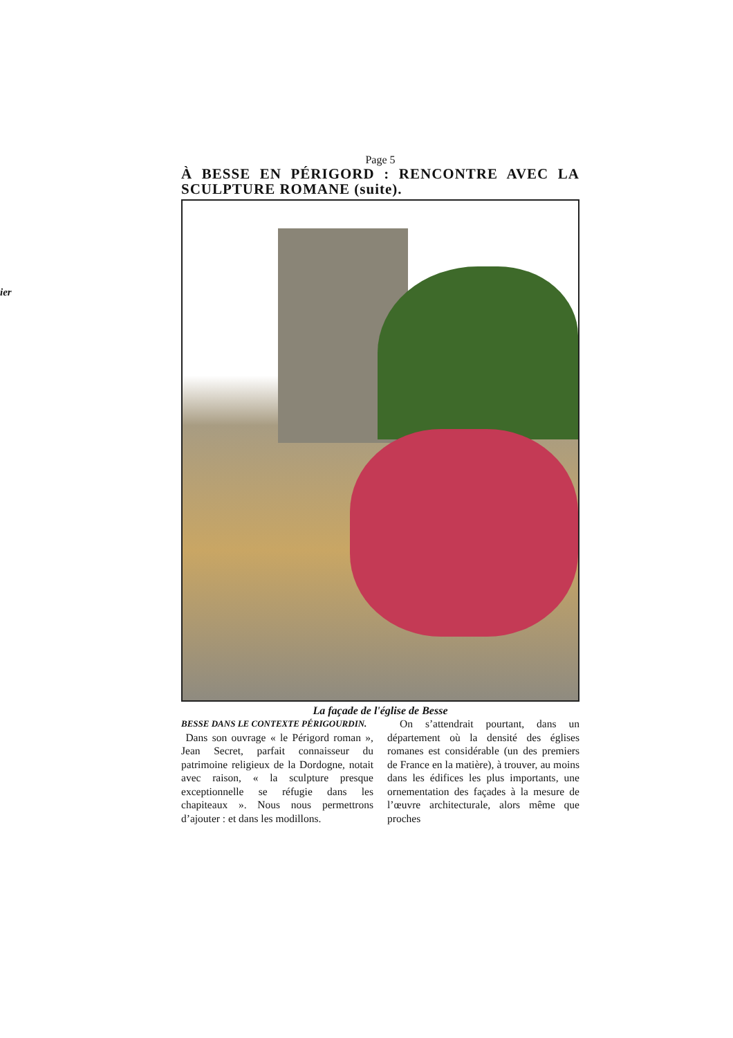ier
Page 5
À BESSE EN PÉRIGORD : RENCONTRE AVEC LA SCULPTURE ROMANE (suite).
La façade de l'église de Besse
BESSE DANS LE CONTEXTE PÉRIGOURDIN.
Dans son ouvrage « le Périgord roman », Jean Secret, parfait connaisseur du patrimoine religieux de la Dordogne, notait avec raison, « la sculpture presque exceptionnelle se réfugie dans les chapiteaux ». Nous nous permettrons d’ajouter : et dans les modillons.
On s’attendrait pourtant, dans un département où la densité des églises romanes est considérable (un des premiers de France en la matière), à trouver, au moins dans les édifices les plus importants, une ornementation des façades à la mesure de l’œuvre architecturale, alors même que proches